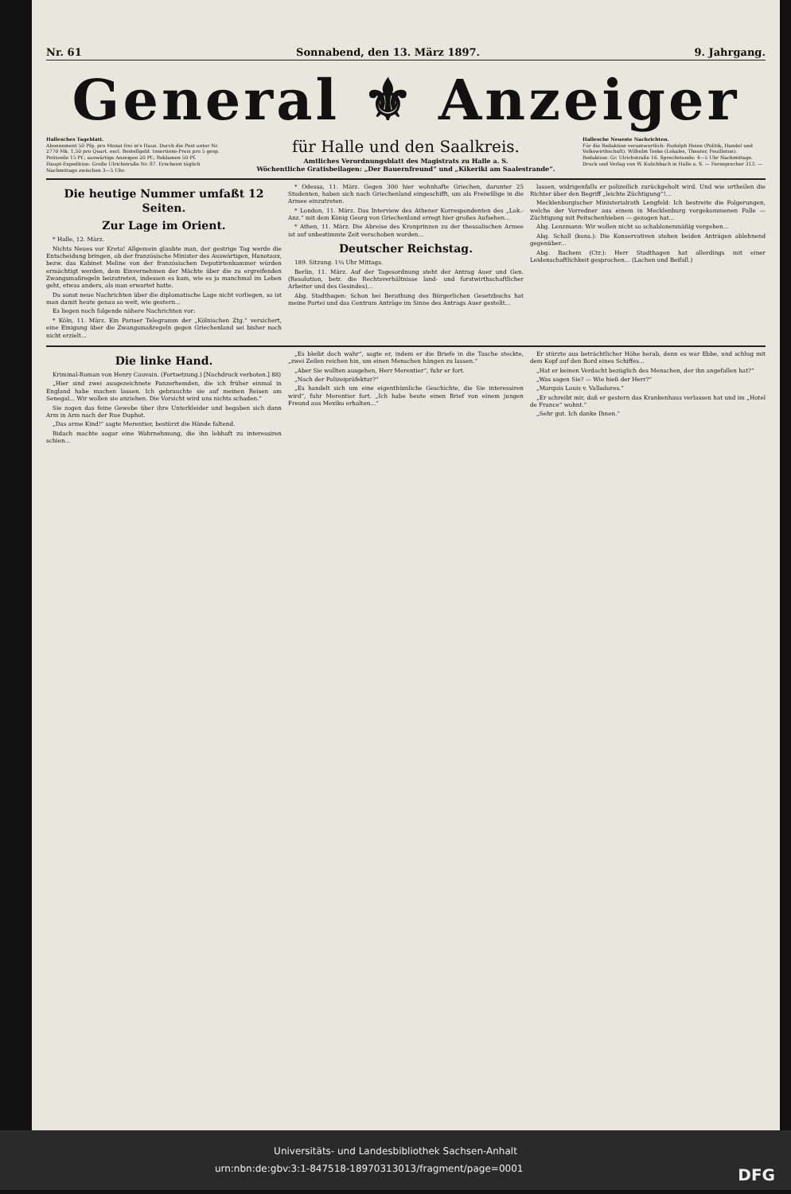Nr. 61 Sonnabend, den 13. März 1897. 9. Jahrgang.
General ⚜ Anzeiger
Hallesches Tageblatt.
Abonnement 50 Pfg. pro Monat frei in's Haus. Durch die Post unter Nr. 2770 Mk. 1,50 pro Quart. excl. Bestellgeld. Insertions-Preis pro 5 gesp. Petitzeile 15 Pf.; auswärtige Anzeigen 20 Pf.; Reklamen 50 Pf.
Haupt-Expedition: Große Ulrichstraße Nr. 87. Erscheint täglich Nachmittags zwischen 3—5 Uhr.
für Halle und den Saalkreis.
Amtliches Verordnungsblatt des Magistrats zu Halle a. S.
Wöchentliche Gratisbeilagen: „Der Bauernfreund“ und „Kikeriki am Saalestrande“.
Hallesche Neueste Nachrichten.
Für die Redaktion verantwortlich: Rudolph Heine (Politik, Handel und Volkswirthschaft). Wilhelm Teske (Lokales, Theater, Feuilleton).
Redaktion: Gr. Ulrichstraße 16. Sprechstunde: 4—5 Uhr Nachmittags.
Druck und Verlag von W. Kulichbach in Halle a. S. — Fernsprecher 313. —
Die heutige Nummer umfaßt 12 Seiten.
Zur Lage im Orient.
* Halle, 12. März.
Nichts Neues vor Kreta! Allgemein glaubte man, der gestrige Tag werde die Entscheidung bringen, ob der französische Minister des Auswärtigen, Hanotaux, bezw. das Kabinet Meline von der französischen Deputirtenkammer würden ermächtigt werden, dem Einvernehmen der Mächte über die zu ergreifenden Zwangsmaßregeln beizutreten, indessen es kam, wie es ja manchmal im Leben geht, etwas anders, als man erwartet hatte.
Da sonst neue Nachrichten über die diplomatische Lage nicht vorliegen, so ist man damit heute genau so weit, wie gestern...
Es liegen noch folgende nähere Nachrichten vor:
* Köln, 11. März. Ein Pariser Telegramm der „Kölnischen Ztg.“ versichert, eine Einigung über die Zwangsmaßregeln gegen Griechenland sei bisher noch nicht erzielt...
* Odessa, 11. März. Gegen 300 hier wohnhafte Griechen, darunter 25 Studenten, haben sich nach Griechenland eingeschifft, um als Freiwillige in die Armee einzutreten.
* London, 11. März. Das Interview des Athener Korrespondenten des „Lok.-Anz.“ mit dem König Georg von Griechenland erregt hier großes Aufsehen...
* Athen, 11. März. Die Abreise des Kronprinzen zu der thessalischen Armee ist auf unbestimmte Zeit verschoben worden...
Deutscher Reichstag.
189. Sitzung. 1¼ Uhr Mittags.
Berlin, 11. März. Auf der Tagesordnung steht der Antrag Auer und Gen. (Resolution, betr. die Rechtsverhältnisse land- und forstwirthschaftlicher Arbeiter und des Gesindes)...
Abg. Stadthagen: Schon bei Berathung des Bürgerlichen Gesetzbuchs hat meine Partei und das Centrum Anträge im Sinne des Antrags Auer gestellt...
lassen, widrigenfalls er polizeilich zurückgeholt wird. Und wie urtheilen die Richter über den Begriff „leichte Züchtigung“!...
Mecklenburgischer Ministerialrath Lengfeld: Ich bestreite die Folgerungen, welche der Vorredner aus einem in Mecklenburg vorgekommenen Falle — Züchtigung mit Peitschenhieben — gezogen hat...
Abg. Lenzmann: Wir wollen nicht so schablonenmäßig vorgehen...
Abg. Schall (kons.): Die Konservativen stehen beiden Anträgen ablehnend gegenüber...
Abg. Bachem (Ctr.): Herr Stadthagen hat allerdings mit einer Leidenschaftlichkeit gesprochen... (Lachen und Beifall.)
Die linke Hand.
Kriminal-Roman von Henry Cauvain. (Fortsetzung.) [Nachdruck verboten.] 88)
„Hier sind zwei ausgezeichnete Panzerhemden, die ich früher einmal in England habe machen lassen. Ich gebrauchte sie auf meinen Reisen am Senegal... Wir wollen sie anziehen. Die Vorsicht wird uns nichts schaden.“
Sie zogen das feine Gewebe über ihre Unterkleider und begaben sich dann Arm in Arm nach der Rue Duphot.
„Das arme Kind!“ sagte Merentier, bestürzt die Hände faltend.
Bidach machte sogar eine Wahrnehmung, die ihn lebhaft zu interessiren schien...
„Es bleibt doch wahr“, sagte er, indem er die Briefe in die Tasche steckte, „zwei Zeilen reichen hin, um einen Menschen hängen zu lassen.“
„Aber Sie wollten ausgehen, Herr Merentier“, fuhr er fort.
„Nach der Polizeipräfektur?“
„Es handelt sich um eine eigenthümliche Geschichte, die Sie interessiren wird“, fuhr Merentier fort. „Ich habe heute einen Brief von einem jungen Freund aus Mexiko erhalten...“
Er stürzte aus beträchtlicher Höhe herab, denn es war Ebbe, und schlug mit dem Kopf auf den Bord eines Schiffes...
„Hat er keinen Verdacht bezüglich des Menschen, der ihn angefallen hat?“
„Was sagen Sie? — Wie hieß der Herr?“
„Marquis Louis v. Valladores.“
„Er schreibt mir, daß er gestern das Krankenhaus verlassen hat und im „Hotel de France“ wohnt.“
„Sehr gut. Ich danke Ihnen.“
Universitäts- und Landesbibliothek Sachsen-Anhalt
urn:nbn:de:gbv:3:1-847518-18970313013/fragment/page=0001 DFG